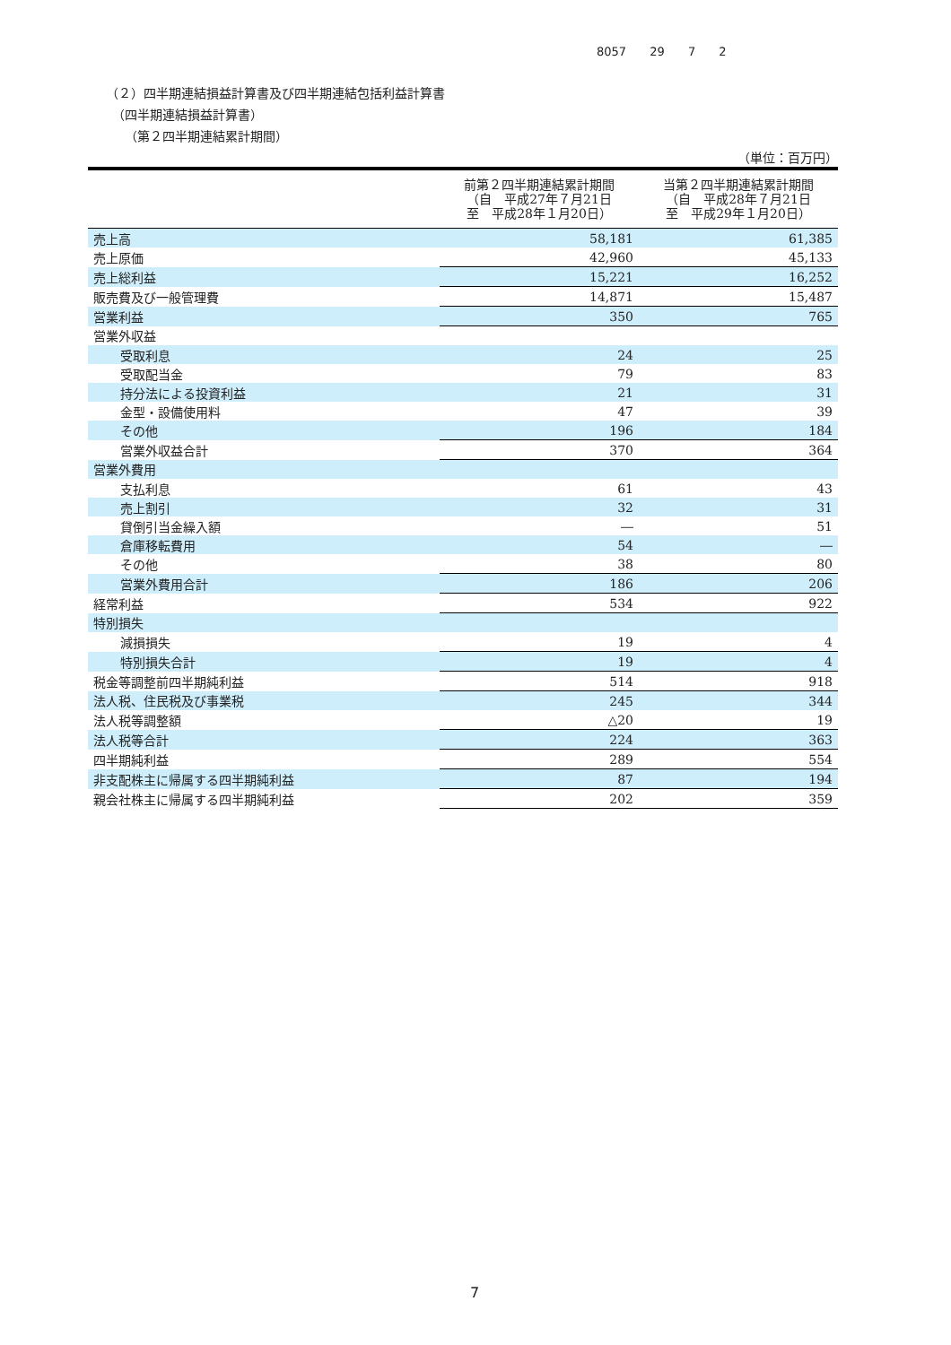8057 29 7 2
（２）四半期連結損益計算書及び四半期連結包括利益計算書
　（四半期連結損益計算書）
　　（第２四半期連結累計期間）
（単位：百万円）
| | 前第２四半期連結累計期間 （自 平成27年７月21日 至 平成28年１月20日） | 当第２四半期連結累計期間 （自 平成28年７月21日 至 平成29年１月20日） |
| --- | --- | --- |
| 売上高 | 58,181 | 61,385 |
| 売上原価 | 42,960 | 45,133 |
| 売上総利益 | 15,221 | 16,252 |
| 販売費及び一般管理費 | 14,871 | 15,487 |
| 営業利益 | 350 | 765 |
| 営業外収益 | | |
| 受取利息 | 24 | 25 |
| 受取配当金 | 79 | 83 |
| 持分法による投資利益 | 21 | 31 |
| 金型・設備使用料 | 47 | 39 |
| その他 | 196 | 184 |
| 営業外収益合計 | 370 | 364 |
| 営業外費用 | | |
| 支払利息 | 61 | 43 |
| 売上割引 | 32 | 31 |
| 貸倒引当金繰入額 | ― | 51 |
| 倉庫移転費用 | 54 | ― |
| その他 | 38 | 80 |
| 営業外費用合計 | 186 | 206 |
| 経常利益 | 534 | 922 |
| 特別損失 | | |
| 減損損失 | 19 | 4 |
| 特別損失合計 | 19 | 4 |
| 税金等調整前四半期純利益 | 514 | 918 |
| 法人税、住民税及び事業税 | 245 | 344 |
| 法人税等調整額 | △20 | 19 |
| 法人税等合計 | 224 | 363 |
| 四半期純利益 | 289 | 554 |
| 非支配株主に帰属する四半期純利益 | 87 | 194 |
| 親会社株主に帰属する四半期純利益 | 202 | 359 |
7